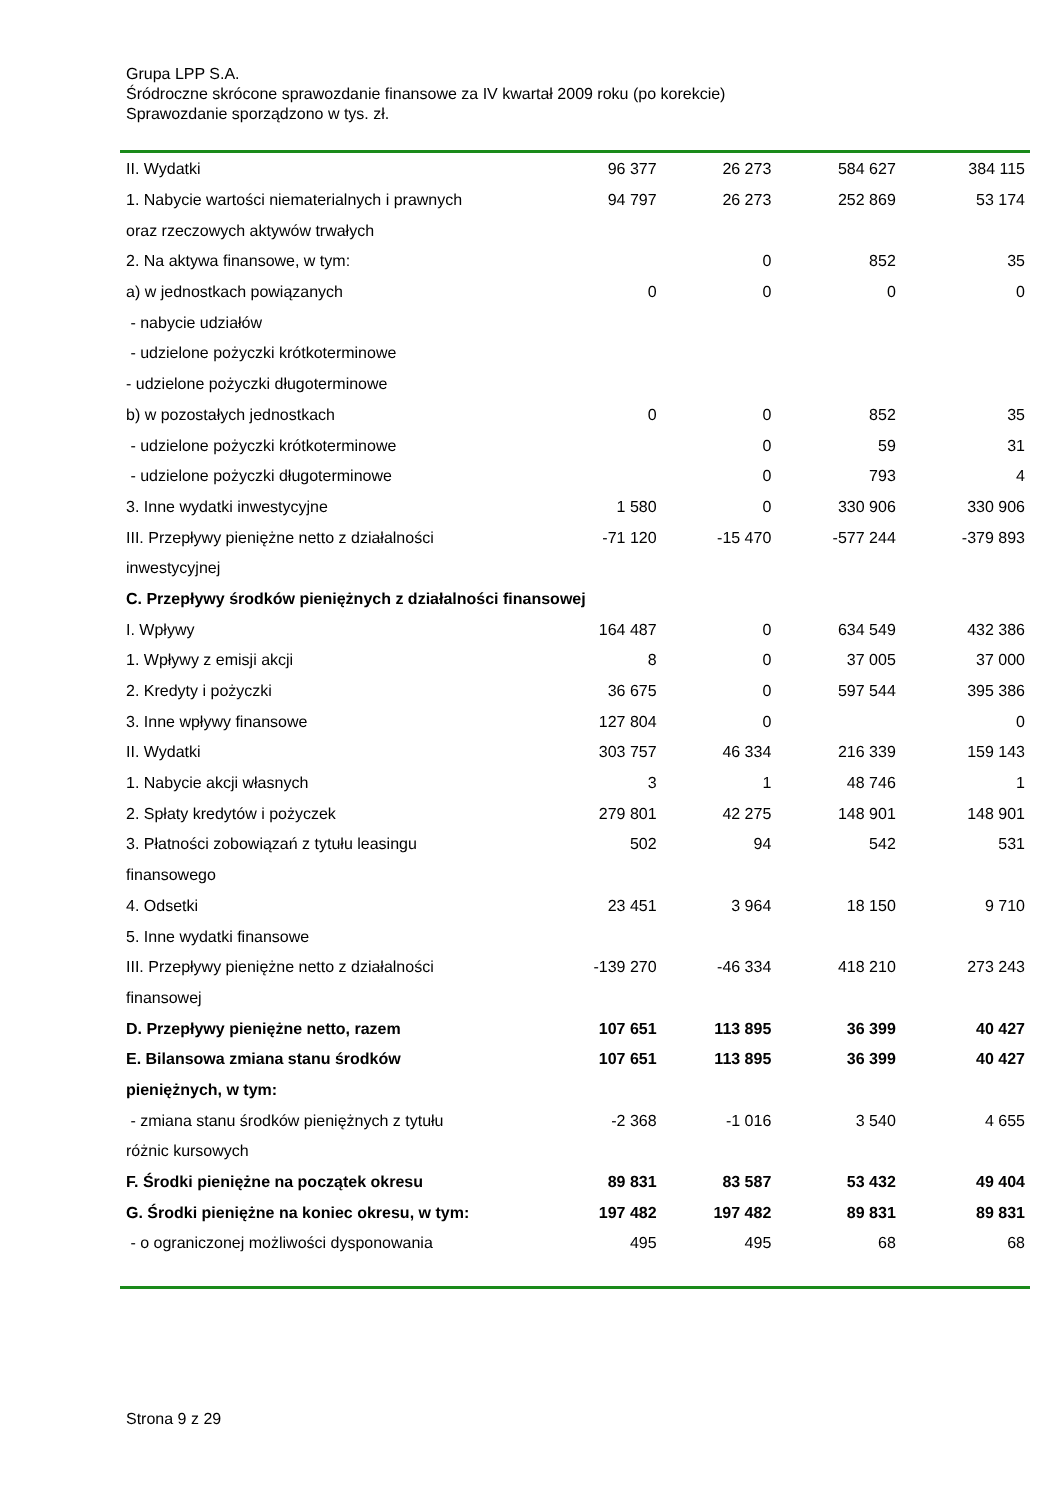Grupa LPP S.A.
Śródroczne skrócone sprawozdanie finansowe za IV kwartał 2009 roku (po korekcie)
Sprawozdanie sporządzono w tys. zł.
| II. Wydatki | 96 377 | 26 273 | 584 627 | 384 115 |
| 1. Nabycie wartości niematerialnych i prawnych | 94 797 | 26 273 | 252 869 | 53 174 |
| oraz rzeczowych aktywów trwałych | | | | |
| 2. Na aktywa finansowe, w tym: | | 0 | 852 | 35 |
| a) w jednostkach powiązanych | 0 | 0 | 0 | 0 |
| - nabycie udziałów | | | | |
| - udzielone pożyczki krótkoterminowe | | | | |
| - udzielone pożyczki długoterminowe | | | | |
| b) w pozostałych jednostkach | 0 | 0 | 852 | 35 |
| - udzielone pożyczki krótkoterminowe | | 0 | 59 | 31 |
| - udzielone pożyczki długoterminowe | | 0 | 793 | 4 |
| 3. Inne wydatki inwestycyjne | 1 580 | 0 | 330 906 | 330 906 |
| III. Przepływy pieniężne netto z działalności | -71 120 | -15 470 | -577 244 | -379 893 |
| inwestycyjnej | | | | |
| C. Przepływy środków pieniężnych z działalności finansowej | | | | |
| I. Wpływy | 164 487 | 0 | 634 549 | 432 386 |
| 1. Wpływy z emisji akcji | 8 | 0 | 37 005 | 37 000 |
| 2. Kredyty i pożyczki | 36 675 | 0 | 597 544 | 395 386 |
| 3. Inne wpływy finansowe | 127 804 | 0 | | 0 |
| II. Wydatki | 303 757 | 46 334 | 216 339 | 159 143 |
| 1. Nabycie akcji własnych | 3 | 1 | 48 746 | 1 |
| 2. Spłaty kredytów i pożyczek | 279 801 | 42 275 | 148 901 | 148 901 |
| 3. Płatności zobowiązań z tytułu leasingu | 502 | 94 | 542 | 531 |
| finansowego | | | | |
| 4. Odsetki | 23 451 | 3 964 | 18 150 | 9 710 |
| 5. Inne wydatki finansowe | | | | |
| III. Przepływy pieniężne netto z działalności | -139 270 | -46 334 | 418 210 | 273 243 |
| finansowej | | | | |
| D. Przepływy pieniężne netto, razem | 107 651 | 113 895 | 36 399 | 40 427 |
| E. Bilansowa zmiana stanu środków | 107 651 | 113 895 | 36 399 | 40 427 |
| pieniężnych, w tym: | | | | |
| - zmiana stanu środków pieniężnych z tytułu | -2 368 | -1 016 | 3 540 | 4 655 |
| różnic kursowych | | | | |
| F. Środki pieniężne na początek okresu | 89 831 | 83 587 | 53 432 | 49 404 |
| G. Środki pieniężne na koniec okresu, w tym: | 197 482 | 197 482 | 89 831 | 89 831 |
| - o ograniczonej możliwości dysponowania | 495 | 495 | 68 | 68 |
Strona 9 z 29